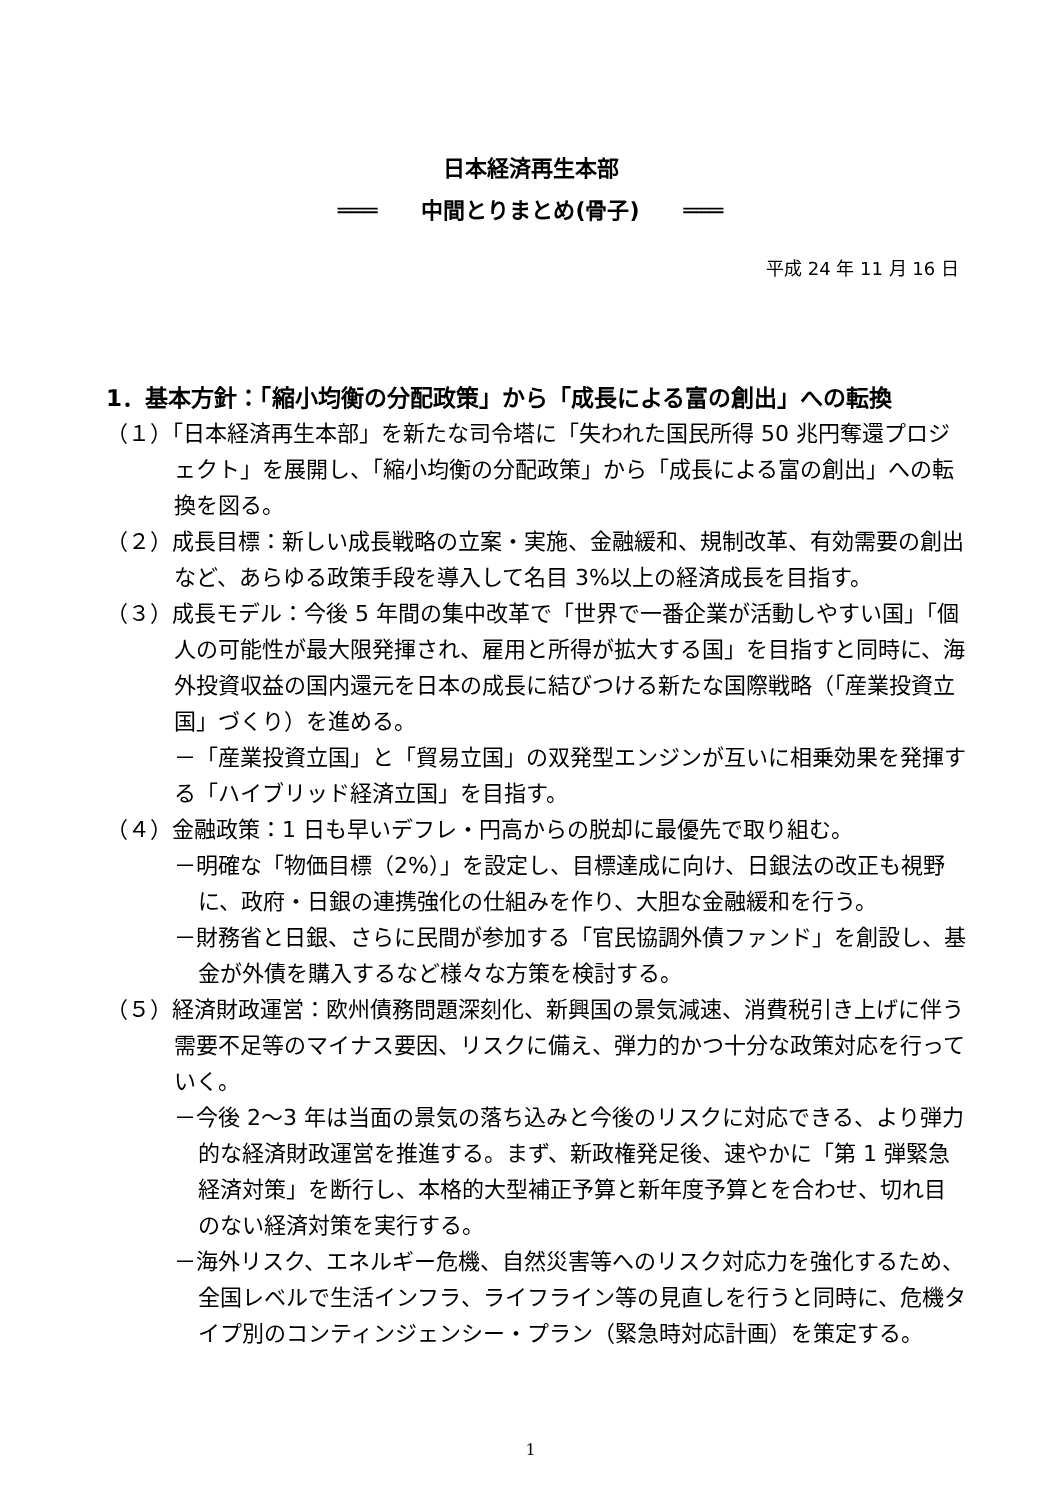日本経済再生本部
═══　　中間とりまとめ(骨子)　　═══
平成 24 年 11 月 16 日
1．基本方針：「縮小均衡の分配政策」から「成長による富の創出」への転換
（１）「日本経済再生本部」を新たな司令塔に「失われた国民所得 50 兆円奪還プロジェクト」を展開し、「縮小均衡の分配政策」から「成長による富の創出」への転換を図る。
（２）成長目標：新しい成長戦略の立案・実施、金融緩和、規制改革、有効需要の創出など、あらゆる政策手段を導入して名目 3%以上の経済成長を目指す。
（３）成長モデル：今後 5 年間の集中改革で「世界で一番企業が活動しやすい国」「個人の可能性が最大限発揮され、雇用と所得が拡大する国」を目指すと同時に、海外投資収益の国内還元を日本の成長に結びつける新たな国際戦略（「産業投資立国」づくり）を進める。
－「産業投資立国」と「貿易立国」の双発型エンジンが互いに相乗効果を発揮する「ハイブリッド経済立国」を目指す。
（４）金融政策：1 日も早いデフレ・円高からの脱却に最優先で取り組む。
－明確な「物価目標（2%）」を設定し、目標達成に向け、日銀法の改正も視野に、政府・日銀の連携強化の仕組みを作り、大胆な金融緩和を行う。
－財務省と日銀、さらに民間が参加する「官民協調外債ファンド」を創設し、基金が外債を購入するなど様々な方策を検討する。
（５）経済財政運営：欧州債務問題深刻化、新興国の景気減速、消費税引き上げに伴う需要不足等のマイナス要因、リスクに備え、弾力的かつ十分な政策対応を行っていく。
－今後 2～3 年は当面の景気の落ち込みと今後のリスクに対応できる、より弾力的な経済財政運営を推進する。まず、新政権発足後、速やかに「第 1 弾緊急経済対策」を断行し、本格的大型補正予算と新年度予算とを合わせ、切れ目のない経済対策を実行する。
－海外リスク、エネルギー危機、自然災害等へのリスク対応力を強化するため、全国レベルで生活インフラ、ライフライン等の見直しを行うと同時に、危機タイプ別のコンティンジェンシー・プラン（緊急時対応計画）を策定する。
1